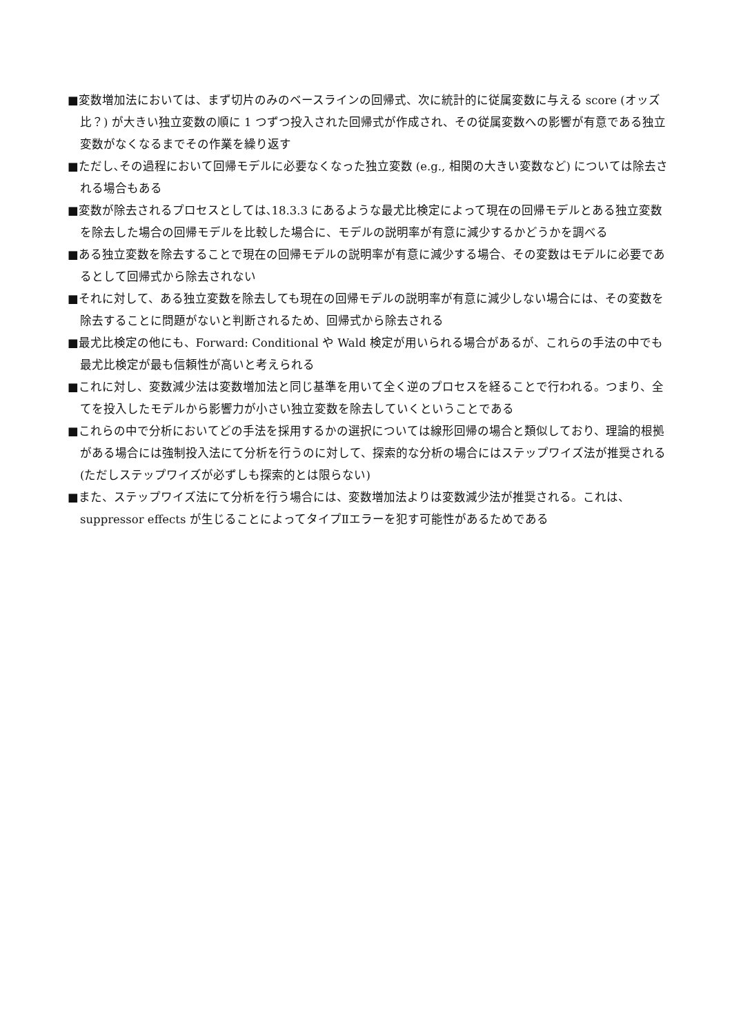■変数増加法においては、まず切片のみのベースラインの回帰式、次に統計的に従属変数に与える score (オッズ比？) が大きい独立変数の順に 1 つずつ投入された回帰式が作成され、その従属変数への影響が有意である独立変数がなくなるまでその作業を繰り返す
■ただし､その過程において回帰モデルに必要なくなった独立変数 (e.g., 相関の大きい変数など) については除去される場合もある
■変数が除去されるプロセスとしては､18.3.3 にあるような最尤比検定によって現在の回帰モデルとある独立変数を除去した場合の回帰モデルを比較した場合に、モデルの説明率が有意に減少するかどうかを調べる
■ある独立変数を除去することで現在の回帰モデルの説明率が有意に減少する場合、その変数はモデルに必要であるとして回帰式から除去されない
■それに対して、ある独立変数を除去しても現在の回帰モデルの説明率が有意に減少しない場合には、その変数を除去することに問題がないと判断されるため、回帰式から除去される
■最尤比検定の他にも、Forward: Conditional や Wald 検定が用いられる場合があるが、これらの手法の中でも最尤比検定が最も信頼性が高いと考えられる
■これに対し、変数減少法は変数増加法と同じ基準を用いて全く逆のプロセスを経ることで行われる。つまり、全てを投入したモデルから影響力が小さい独立変数を除去していくということである
■これらの中で分析においてどの手法を採用するかの選択については線形回帰の場合と類似しており、理論的根拠がある場合には強制投入法にて分析を行うのに対して、探索的な分析の場合にはステップワイズ法が推奨される (ただしステップワイズが必ずしも探索的とは限らない)
■また、ステップワイズ法にて分析を行う場合には、変数増加法よりは変数減少法が推奨される。これは、suppressor effects が生じることによってタイプⅡエラーを犯す可能性があるためである